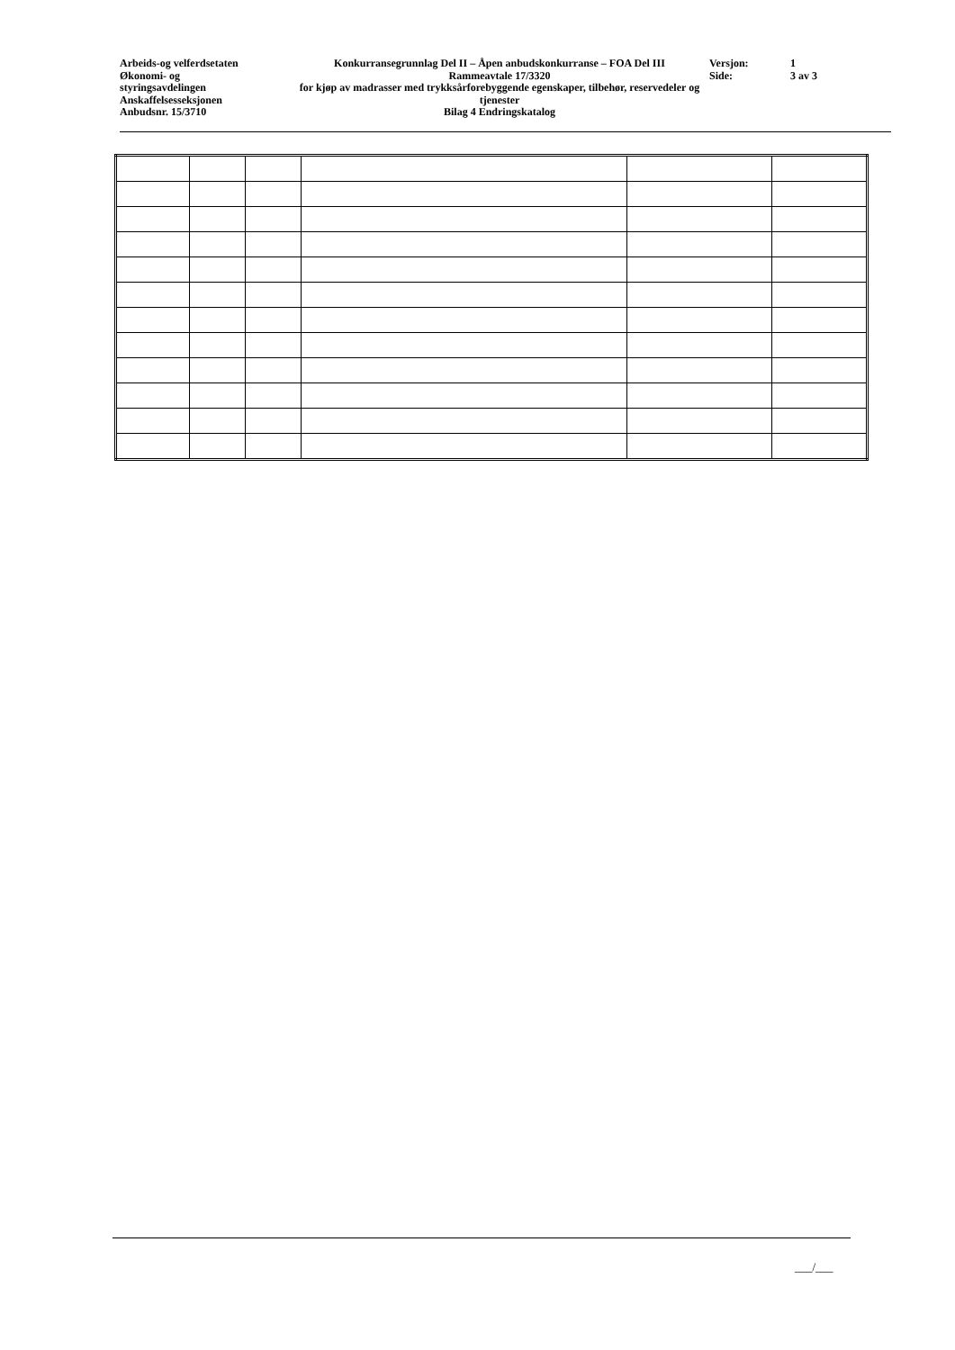Arbeids-og velferdsetaten
Økonomi- og
styringsavdelingen
Anskaffelsesseksjonen
Anbudsnr. 15/3710
Konkurransegrunnlag Del II – Åpen anbudskonkurranse – FOA Del III
Rammeavtale 17/3320
for kjøp av madrasser med trykksårforebyggende egenskaper, tilbehør, reservedeler og tjenester
Bilag 4 Endringskatalog
Versjon:
Side:
1
3 av 3
___/___